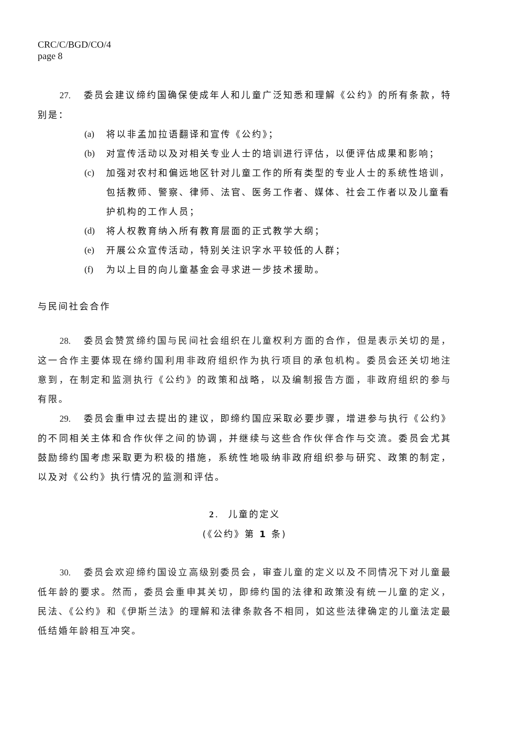CRC/C/BGD/CO/4
page 8
27. 委员会建议缔约国确保使成年人和儿童广泛知悉和理解《公约》的所有条款，特别是：
(a) 将以非孟加拉语翻译和宣传《公约》；
(b) 对宣传活动以及对相关专业人士的培训进行评估，以便评估成果和影响；
(c) 加强对农村和偏远地区针对儿童工作的所有类型的专业人士的系统性培训，包括教师、警察、律师、法官、医务工作者、媒体、社会工作者以及儿童看护机构的工作人员；
(d) 将人权教育纳入所有教育层面的正式教学大纲；
(e) 开展公众宣传活动，特别关注识字水平较低的人群；
(f) 为以上目的向儿童基金会寻求进一步技术援助。
与民间社会合作
28. 委员会赞赏缔约国与民间社会组织在儿童权利方面的合作，但是表示关切的是，这一合作主要体现在缔约国利用非政府组织作为执行项目的承包机构。委员会还关切地注意到，在制定和监测执行《公约》的政策和战略，以及编制报告方面，非政府组织的参与有限。
29. 委员会重申过去提出的建议，即缔约国应采取必要步骤，增进参与执行《公约》的不同相关主体和合作伙伴之间的协调，并继续与这些合作伙伴合作与交流。委员会尤其鼓励缔约国考虑采取更为积极的措施，系统性地吸纳非政府组织参与研究、政策的制定，以及对《公约》执行情况的监测和评估。
2. 儿童的定义
(《公约》第 1 条)
30. 委员会欢迎缔约国设立高级别委员会，审查儿童的定义以及不同情况下对儿童最低年龄的要求。然而，委员会重申其关切，即缔约国的法律和政策没有统一儿童的定义，民法、《公约》和《伊斯兰法》的理解和法律条款各不相同，如这些法律确定的儿童法定最低结婚年龄相互冲突。